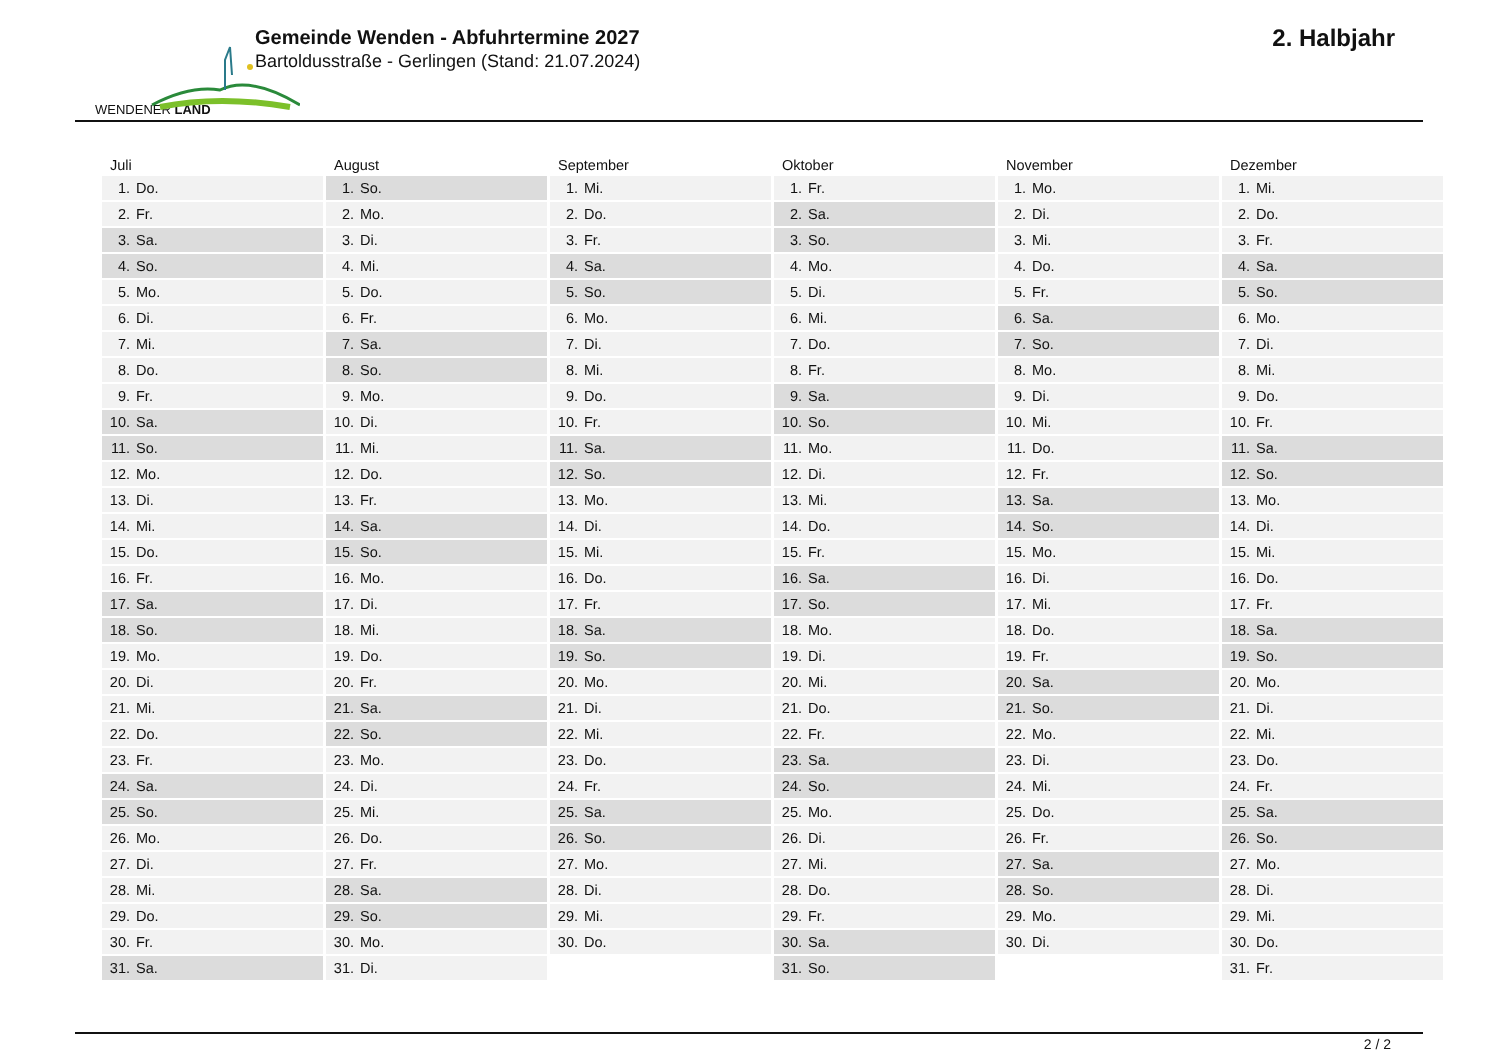WENDENER LAND
Gemeinde Wenden - Abfuhrtermine 2027
Bartoldusstraße - Gerlingen (Stand: 21.07.2024)
2. Halbjahr
| Juli | August | September | Oktober | November | Dezember |
| --- | --- | --- | --- | --- | --- |
| 1. Do. | 1. So. | 1. Mi. | 1. Fr. | 1. Mo. | 1. Mi. |
| 2. Fr. | 2. Mo. | 2. Do. | 2. Sa. | 2. Di. | 2. Do. |
| 3. Sa. | 3. Di. | 3. Fr. | 3. So. | 3. Mi. | 3. Fr. |
| 4. So. | 4. Mi. | 4. Sa. | 4. Mo. | 4. Do. | 4. Sa. |
| 5. Mo. | 5. Do. | 5. So. | 5. Di. | 5. Fr. | 5. So. |
| 6. Di. | 6. Fr. | 6. Mo. | 6. Mi. | 6. Sa. | 6. Mo. |
| 7. Mi. | 7. Sa. | 7. Di. | 7. Do. | 7. So. | 7. Di. |
| 8. Do. | 8. So. | 8. Mi. | 8. Fr. | 8. Mo. | 8. Mi. |
| 9. Fr. | 9. Mo. | 9. Do. | 9. Sa. | 9. Di. | 9. Do. |
| 10. Sa. | 10. Di. | 10. Fr. | 10. So. | 10. Mi. | 10. Fr. |
| 11. So. | 11. Mi. | 11. Sa. | 11. Mo. | 11. Do. | 11. Sa. |
| 12. Mo. | 12. Do. | 12. So. | 12. Di. | 12. Fr. | 12. So. |
| 13. Di. | 13. Fr. | 13. Mo. | 13. Mi. | 13. Sa. | 13. Mo. |
| 14. Mi. | 14. Sa. | 14. Di. | 14. Do. | 14. So. | 14. Di. |
| 15. Do. | 15. So. | 15. Mi. | 15. Fr. | 15. Mo. | 15. Mi. |
| 16. Fr. | 16. Mo. | 16. Do. | 16. Sa. | 16. Di. | 16. Do. |
| 17. Sa. | 17. Di. | 17. Fr. | 17. So. | 17. Mi. | 17. Fr. |
| 18. So. | 18. Mi. | 18. Sa. | 18. Mo. | 18. Do. | 18. Sa. |
| 19. Mo. | 19. Do. | 19. So. | 19. Di. | 19. Fr. | 19. So. |
| 20. Di. | 20. Fr. | 20. Mo. | 20. Mi. | 20. Sa. | 20. Mo. |
| 21. Mi. | 21. Sa. | 21. Di. | 21. Do. | 21. So. | 21. Di. |
| 22. Do. | 22. So. | 22. Mi. | 22. Fr. | 22. Mo. | 22. Mi. |
| 23. Fr. | 23. Mo. | 23. Do. | 23. Sa. | 23. Di. | 23. Do. |
| 24. Sa. | 24. Di. | 24. Fr. | 24. So. | 24. Mi. | 24. Fr. |
| 25. So. | 25. Mi. | 25. Sa. | 25. Mo. | 25. Do. | 25. Sa. |
| 26. Mo. | 26. Do. | 26. So. | 26. Di. | 26. Fr. | 26. So. |
| 27. Di. | 27. Fr. | 27. Mo. | 27. Mi. | 27. Sa. | 27. Mo. |
| 28. Mi. | 28. Sa. | 28. Di. | 28. Do. | 28. So. | 28. Di. |
| 29. Do. | 29. So. | 29. Mi. | 29. Fr. | 29. Mo. | 29. Mi. |
| 30. Fr. | 30. Mo. | 30. Do. | 30. Sa. | 30. Di. | 30. Do. |
| 31. Sa. | 31. Di. | | 31. So. | | 31. Fr. |
2 / 2